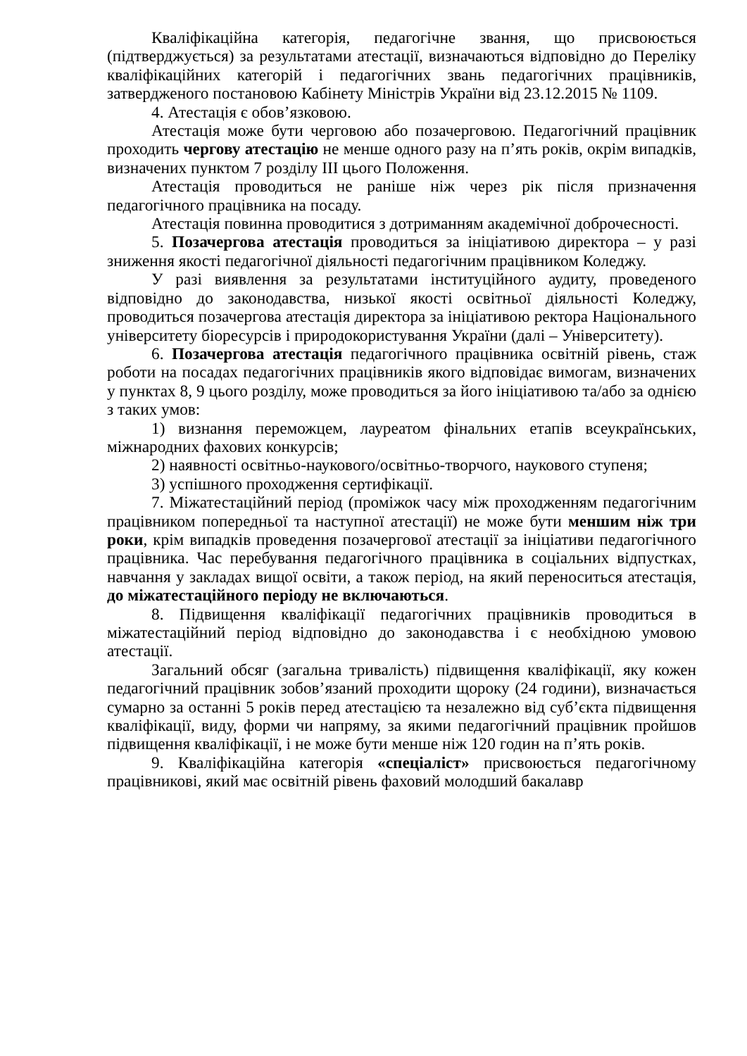Кваліфікаційна категорія, педагогічне звання, що присвоюється (підтверджується) за результатами атестації, визначаються відповідно до Переліку кваліфікаційних категорій і педагогічних звань педагогічних працівників, затвердженого постановою Кабінету Міністрів України від 23.12.2015 № 1109.
4. Атестація є обов’язковою.
Атестація може бути черговою або позачерговою. Педагогічний працівник проходить чергову атестацію не менше одного разу на п’ять років, окрім випадків, визначених пунктом 7 розділу ІІІ цього Положення.
Атестація проводиться не раніше ніж через рік після призначення педагогічного працівника на посаду.
Атестація повинна проводитися з дотриманням академічної доброчесності.
5. Позачергова атестація проводиться за ініціативою директора – у разі зниження якості педагогічної діяльності педагогічним працівником Коледжу.
У разі виявлення за результатами інституційного аудиту, проведеного відповідно до законодавства, низької якості освітньої діяльності Коледжу, проводиться позачергова атестація директора за ініціативою ректора Національного університету біоресурсів і природокористування України (далі – Університету).
6. Позачергова атестація педагогічного працівника освітній рівень, стаж роботи на посадах педагогічних працівників якого відповідає вимогам, визначених у пунктах 8, 9 цього розділу, може проводиться за його ініціативою та/або за однією з таких умов:
1) визнання переможцем, лауреатом фінальних етапів всеукраїнських, міжнародних фахових конкурсів;
2) наявності освітньо-наукового/освітньо-творчого, наукового ступеня;
3) успішного проходження сертифікації.
7. Міжатестаційний період (проміжок часу між проходженням педагогічним працівником попередньої та наступної атестації) не може бути меншим ніж три роки, крім випадків проведення позачергової атестації за ініціативи педагогічного працівника. Час перебування педагогічного працівника в соціальних відпустках, навчання у закладах вищої освіти, а також період, на який переноситься атестація, до міжатестаційного періоду не включаються.
8. Підвищення кваліфікації педагогічних працівників проводиться в міжатестаційний період відповідно до законодавства і є необхідною умовою атестації.
Загальний обсяг (загальна тривалість) підвищення кваліфікації, яку кожен педагогічний працівник зобов’язаний проходити щороку (24 години), визначається сумарно за останні 5 років перед атестацією та незалежно від суб’єкта підвищення кваліфікації, виду, форми чи напряму, за якими педагогічний працівник пройшов підвищення кваліфікації, і не може бути менше ніж 120 годин на п’ять років.
9. Кваліфікаційна категорія «спеціаліст» присвоюється педагогічному працівникові, який має освітній рівень фаховий молодший бакалавр